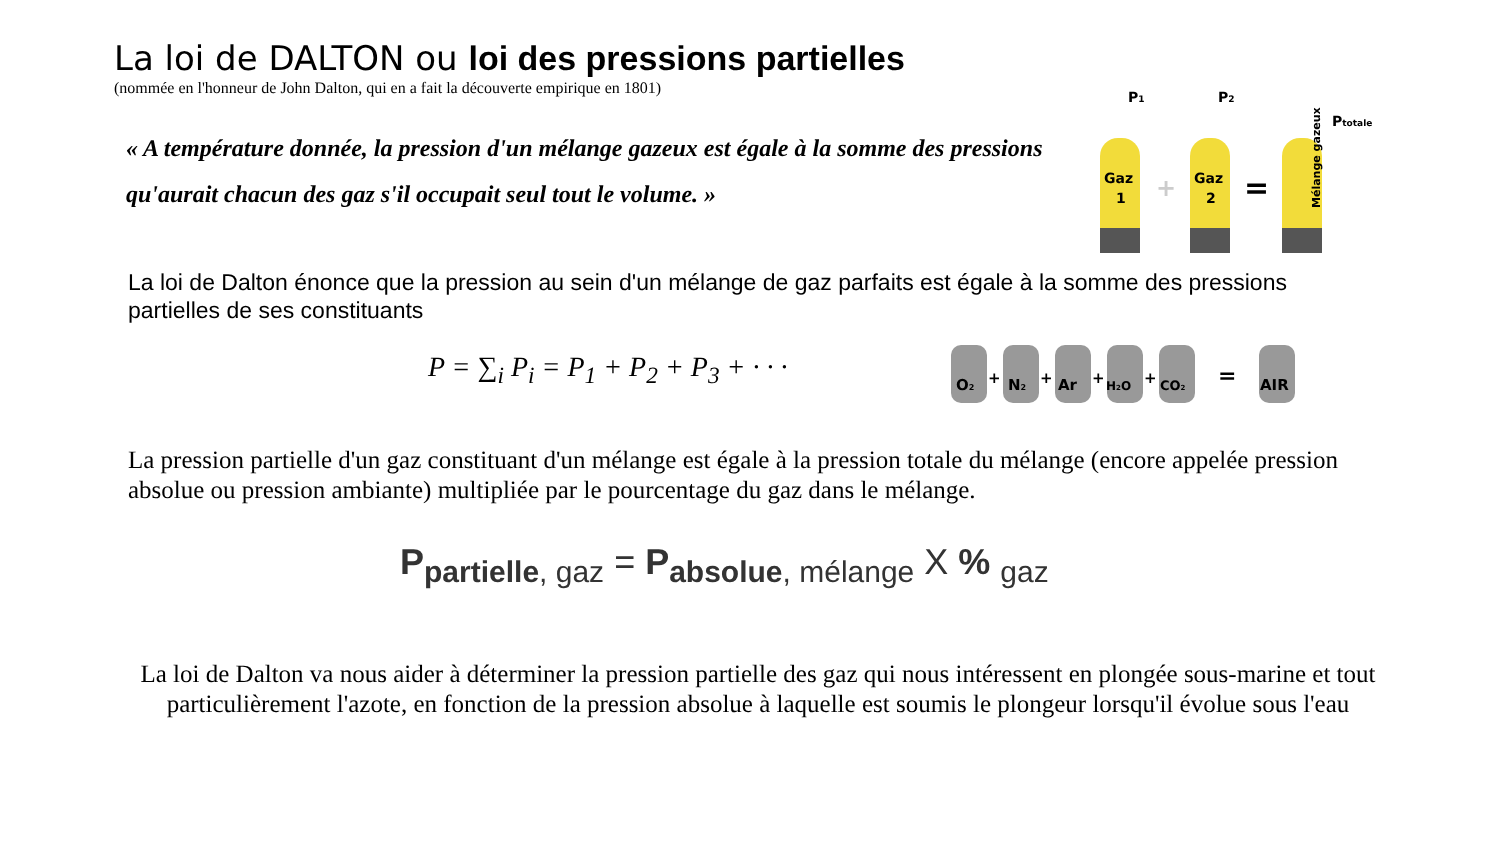La loi de DALTON ou loi des pressions partielles
(nommée en l'honneur de John Dalton, qui en a fait la découverte empirique en 1801)
P1
P2
Ptotale
Gaz
1
Gaz
2
+
=
Mélange gazeux
« A température donnée, la pression d'un mélange gazeux est égale à la somme des pressions qu'aurait chacun des gaz s'il occupait seul tout le volume. »
La loi de Dalton énonce que la pression au sein d'un mélange de gaz parfaits est égale à la somme des pressions partielles de ses constituants
P = ∑<sub>i</sub> P<sub>i</sub> = P<sub>1</sub> + P<sub>2</sub> + P<sub>3</sub> + · · ·
O2
+
N2
+
Ar
+
H2O
+
CO2
=
AIR
La pression partielle d'un gaz constituant d'un mélange est égale à la pression totale du mélange (encore appelée pression absolue ou pression ambiante) multipliée par le pourcentage du gaz dans le mélange.
P<sub>partielle</sub><sub>, gaz</sub> = P<sub>absolue</sub><sub>, mélange</sub> X % <sub>gaz</sub>
La loi de Dalton va nous aider à déterminer la pression partielle des gaz qui nous intéressent en plongée sous-marine et tout particulièrement l'azote, en fonction de la pression absolue à laquelle est soumis le plongeur lorsqu'il évolue sous l'eau